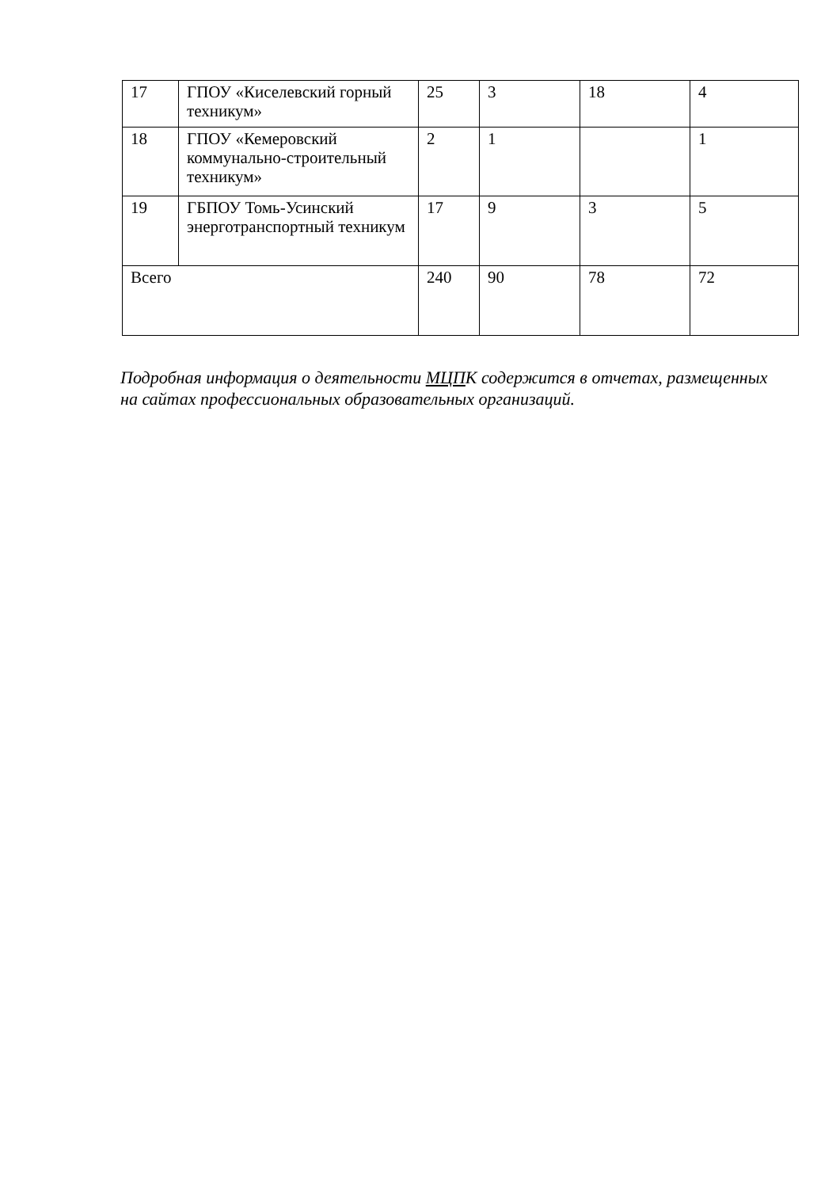| 17 | ГПОУ «Киселевский горный техникум» | 25 | 3 | 18 | 4 |
| 18 | ГПОУ «Кемеровский коммунально-строительный техникум» | 2 | 1 | | 1 |
| 19 | ГБПОУ Томь-Усинский энерготранспортный техникум | 17 | 9 | 3 | 5 |
| Всего | | 240 | 90 | 78 | 72 |
Подробная информация о деятельности МЦПК содержится в отчетах, размещенных на сайтах профессиональных образовательных организаций.